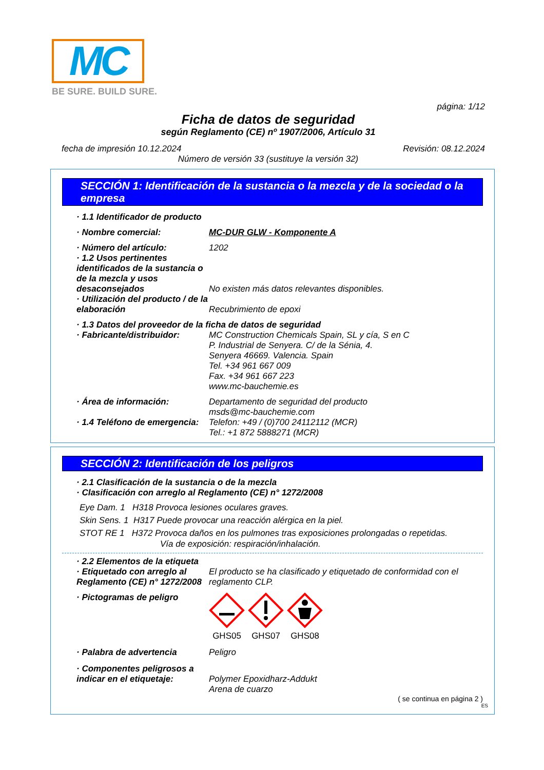MC
BE SURE. BUILD SURE.
página: 1/12
Ficha de datos de seguridad
según Reglamento (CE) nº 1907/2006, Artículo 31
fecha de impresión 10.12.2024 Revisión: 08.12.2024
Número de versión 33 (sustituye la versión 32)
SECCIÓN 1: Identificación de la sustancia o la mezcla y de la sociedad o la empresa
· 1.1 Identificador de producto
· Nombre comercial: MC-DUR GLW - Komponente A
· Número del artículo: 1202
· 1.2 Usos pertinentes identificados de la sustancia o de la mezcla y usos desaconsejados No existen más datos relevantes disponibles.
· Utilización del producto / de la elaboración Recubrimiento de epoxi
· 1.3 Datos del proveedor de la ficha de datos de seguridad
· Fabricante/distribuidor: MC Construction Chemicals Spain, SL y cía, S en C
P. Industrial de Senyera. C/ de la Sénia, 4.
Senyera 46669. Valencia. Spain
Tel. +34 961 667 009
Fax. +34 961 667 223
www.mc-bauchemie.es
· Área de información: Departamento de seguridad del producto
msds@mc-bauchemie.com
· 1.4 Teléfono de emergencia: Telefon: +49 / (0)700 24112112 (MCR)
Tel.: +1 872 5888271 (MCR)
SECCIÓN 2: Identificación de los peligros
· 2.1 Clasificación de la sustancia o de la mezcla
· Clasificación con arreglo al Reglamento (CE) n° 1272/2008
Eye Dam. 1 H318 Provoca lesiones oculares graves.
Skin Sens. 1 H317 Puede provocar una reacción alérgica en la piel.
STOT RE 1 H372 Provoca daños en los pulmones tras exposiciones prolongadas o repetidas.
Vía de exposición: respiración/inhalación.
· 2.2 Elementos de la etiqueta
· Etiquetado con arreglo al Reglamento (CE) n° 1272/2008 El producto se ha clasificado y etiquetado de conformidad con el reglamento CLP.
· Pictogramas de peligro GHS05 GHS07 GHS08
· Palabra de advertencia Peligro
· Componentes peligrosos a indicar en el etiquetaje: Polymer Epoxidharz-Addukt
Arena de cuarzo
( se continua en página 2 )
ES